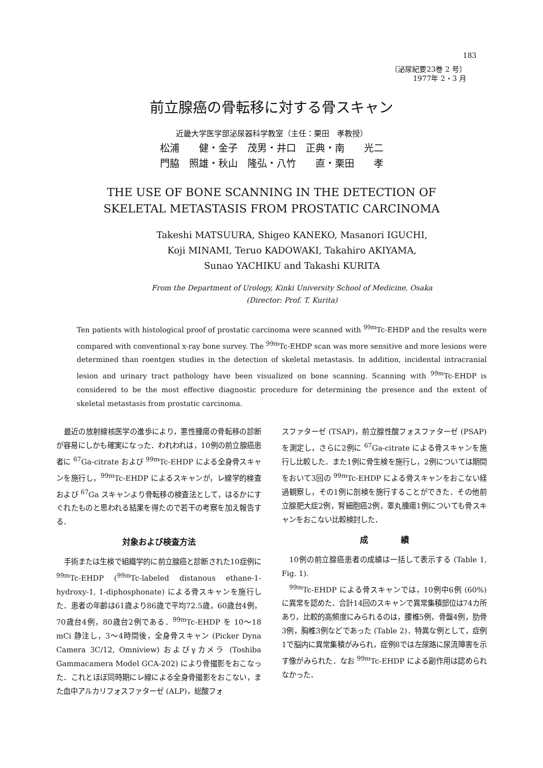183
〔泌尿紀要23巻 2 号〕
1977年 2・3 月
前立腺癌の骨転移に対する骨スキャン
近畿大学医学部泌尿器科学教室（主任：栗田　孝教授）
松浦　　健・金子　茂男・井口　正典・南　　光二
門脇　照雄・秋山　隆弘・八竹　　直・栗田　　孝
THE USE OF BONE SCANNING IN THE DETECTION OF
SKELETAL METASTASIS FROM PROSTATIC CARCINOMA
Takeshi MATSUURA, Shigeo KANEKO, Masanori IGUCHI,
Koji MINAMI, Teruo KADOWAKI, Takahiro AKIYAMA,
Sunao YACHIKU and Takashi KURITA
From the Department of Urology, Kinki University School of Medicine, Osaka
(Director: Prof. T. Kurita)
Ten patients with histological proof of prostatic carcinoma were scanned with <sup>99m</sup>Tc-EHDP and the results were compared with conventional x-ray bone survey. The <sup>99m</sup>Tc-EHDP scan was more sensitive and more lesions were determined than roentgen studies in the detection of skeletal metastasis. In addition, incidental intracranial lesion and urinary tract pathology have been visualized on bone scanning. Scanning with <sup>99m</sup>Tc-EHDP is considered to be the most effective diagnostic procedure for determining the presence and the extent of skeletal metastasis from prostatic carcinoma.
最近の放射線核医学の進歩により，悪性腫瘍の骨転移の診断が容易にしかも確実になった．われわれは，10例の前立腺癌患者に <sup>67</sup>Ga-citrate および <sup>99m</sup>Tc-EHDP による全身骨スキャンを施行し，<sup>99m</sup>Tc-EHDP によるスキャンが，レ線学的検査および <sup>67</sup>Ga スキャンより骨転移の検査法として，はるかにすぐれたものと思われる結果を得たので若干の考察を加え報告する．
対象および検査方法
手術または生検で組織学的に前立腺癌と診断された10症例に <sup>99m</sup>Tc-EHDP (<sup>99m</sup>Tc-labeled distanous ethane-1-hydroxy-1, 1-diphosphonate) による骨スキャンを施行した．患者の年齢は61歳より86歳で平均72.5歳，60歳台4例，70歳台4例，80歳台2例である．<sup>99m</sup>Tc-EHDP を 10〜18 mCi 静注し，3〜4時間後，全身骨スキャン (Picker Dyna Camera 3C/12, Omniview) およびγカメラ (Toshiba Gammacamera Model GCA-202) により骨撮影をおこなった．これとほぼ同時期にレ線による全身骨撮影をおこない，また血中アルカリフォスファターゼ (ALP)，総酸フォ
スファターゼ (TSAP)，前立腺性酸フォスファターゼ (PSAP) を測定し，さらに2例に <sup>67</sup>Ga-citrate による骨スキャンを施行し比較した．また1例に骨生検を施行し，2例については期間をおいて3回の <sup>99m</sup>Tc-EHDP による骨スキャンをおこない経過観察し，その1例に剖検を施行することができた．その他前立腺肥大症2例，腎細胞癌2例，睾丸腫瘍1例についても骨スキャンをおこない比較検討した．
成　　　　績
10例の前立腺癌患者の成績は一括して表示する (Table 1, Fig. 1).
<sup>99m</sup>Tc-EHDP による骨スキャンでは，10例中6例 (60%) に異常を認めた．合計14回のスキャンで異常集積部位は74カ所あり，比較的高頻度にみられるのは，腰椎5例，骨盤4例，肋骨3例，胸椎3例などであった (Table 2)．特異な例として，症例1で脳内に異常集積がみられ，症例8では左尿路に尿流障害を示す像がみられた．なお <sup>99m</sup>Tc-EHDP による副作用は認められなかった．